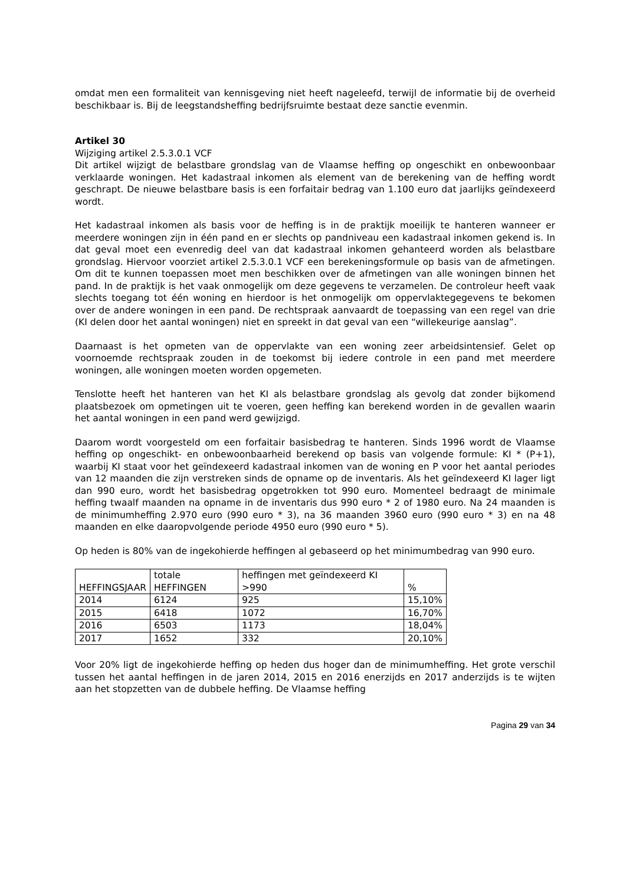omdat men een formaliteit van kennisgeving niet heeft nageleefd, terwijl de informatie bij de overheid beschikbaar is. Bij de leegstandsheffing bedrijfsruimte bestaat deze sanctie evenmin.
Artikel 30
Wijziging artikel 2.5.3.0.1 VCF
Dit artikel wijzigt de belastbare grondslag van de Vlaamse heffing op ongeschikt en onbewoonbaar verklaarde woningen. Het kadastraal inkomen als element van de berekening van de heffing wordt geschrapt. De nieuwe belastbare basis is een forfaitair bedrag van 1.100 euro dat jaarlijks geïndexeerd wordt.
Het kadastraal inkomen als basis voor de heffing is in de praktijk moeilijk te hanteren wanneer er meerdere woningen zijn in één pand en er slechts op pandniveau een kadastraal inkomen gekend is. In dat geval moet een evenredig deel van dat kadastraal inkomen gehanteerd worden als belastbare grondslag. Hiervoor voorziet artikel 2.5.3.0.1 VCF een berekeningsformule op basis van de afmetingen. Om dit te kunnen toepassen moet men beschikken over de afmetingen van alle woningen binnen het pand. In de praktijk is het vaak onmogelijk om deze gegevens te verzamelen. De controleur heeft vaak slechts toegang tot één woning en hierdoor is het onmogelijk om oppervlaktegegevens te bekomen over de andere woningen in een pand. De rechtspraak aanvaardt de toepassing van een regel van drie (KI delen door het aantal woningen) niet en spreekt in dat geval van een “willekeurige aanslag”.
Daarnaast is het opmeten van de oppervlakte van een woning zeer arbeidsintensief. Gelet op voornoemde rechtspraak zouden in de toekomst bij iedere controle in een pand met meerdere woningen, alle woningen moeten worden opgemeten.
Tenslotte heeft het hanteren van het KI als belastbare grondslag als gevolg dat zonder bijkomend plaatsbezoek om opmetingen uit te voeren, geen heffing kan berekend worden in de gevallen waarin het aantal woningen in een pand werd gewijzigd.
Daarom wordt voorgesteld om een forfaitair basisbedrag te hanteren. Sinds 1996 wordt de Vlaamse heffing op ongeschikt- en onbewoonbaarheid berekend op basis van volgende formule: KI * (P+1), waarbij KI staat voor het geïndexeerd kadastraal inkomen van de woning en P voor het aantal periodes van 12 maanden die zijn verstreken sinds de opname op de inventaris. Als het geïndexeerd KI lager ligt dan 990 euro, wordt het basisbedrag opgetrokken tot 990 euro. Momenteel bedraagt de minimale heffing twaalf maanden na opname in de inventaris dus 990 euro * 2 of 1980 euro. Na 24 maanden is de minimumheffing 2.970 euro (990 euro * 3), na 36 maanden 3960 euro (990 euro * 3) en na 48 maanden en elke daaropvolgende periode 4950 euro (990 euro * 5).
Op heden is 80% van de ingekohierde heffingen al gebaseerd op het minimumbedrag van 990 euro.
| HEFFINGSJAAR | totale HEFFINGEN | heffingen met geïndexeerd KI >990 | % |
| 2014 | 6124 | 925 | 15,10% |
| 2015 | 6418 | 1072 | 16,70% |
| 2016 | 6503 | 1173 | 18,04% |
| 2017 | 1652 | 332 | 20,10% |
Voor 20% ligt de ingekohierde heffing op heden dus hoger dan de minimumheffing. Het grote verschil tussen het aantal heffingen in de jaren 2014, 2015 en 2016 enerzijds en 2017 anderzijds is te wijten aan het stopzetten van de dubbele heffing. De Vlaamse heffing
Pagina 29 van 34